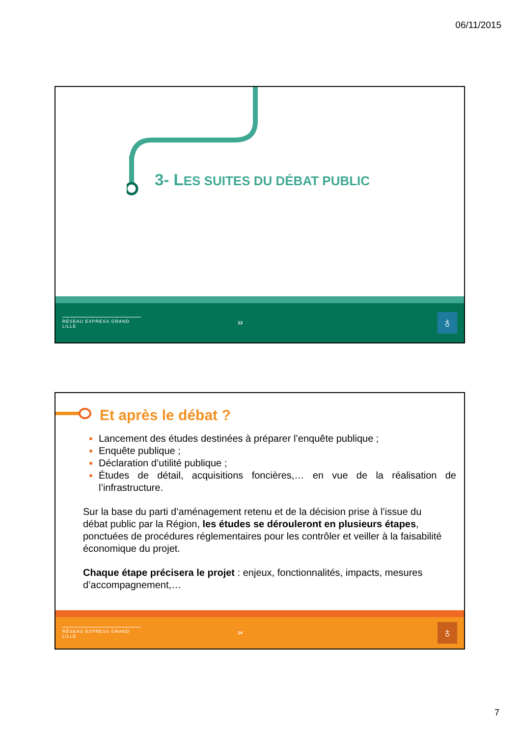06/11/2015
3- LES SUITES DU DÉBAT PUBLIC
RÉSEAU EXPRESS GRAND LILLE
13
♁
Et après le débat ?
Lancement des études destinées à préparer l’enquête publique ;
Enquête publique ;
Déclaration d’utilité publique ;
Études de détail, acquisitions foncières,… en vue de la réalisation de l’infrastructure.
Sur la base du parti d’aménagement retenu et de la décision prise à l’issue du débat public par la Région, les études se dérouleront en plusieurs étapes, ponctuées de procédures réglementaires pour les contrôler et veiller à la faisabilité économique du projet.
Chaque étape précisera le projet : enjeux, fonctionnalités, impacts, mesures d’accompagnement,…
RÉSEAU EXPRESS GRAND LILLE
14
♁
7